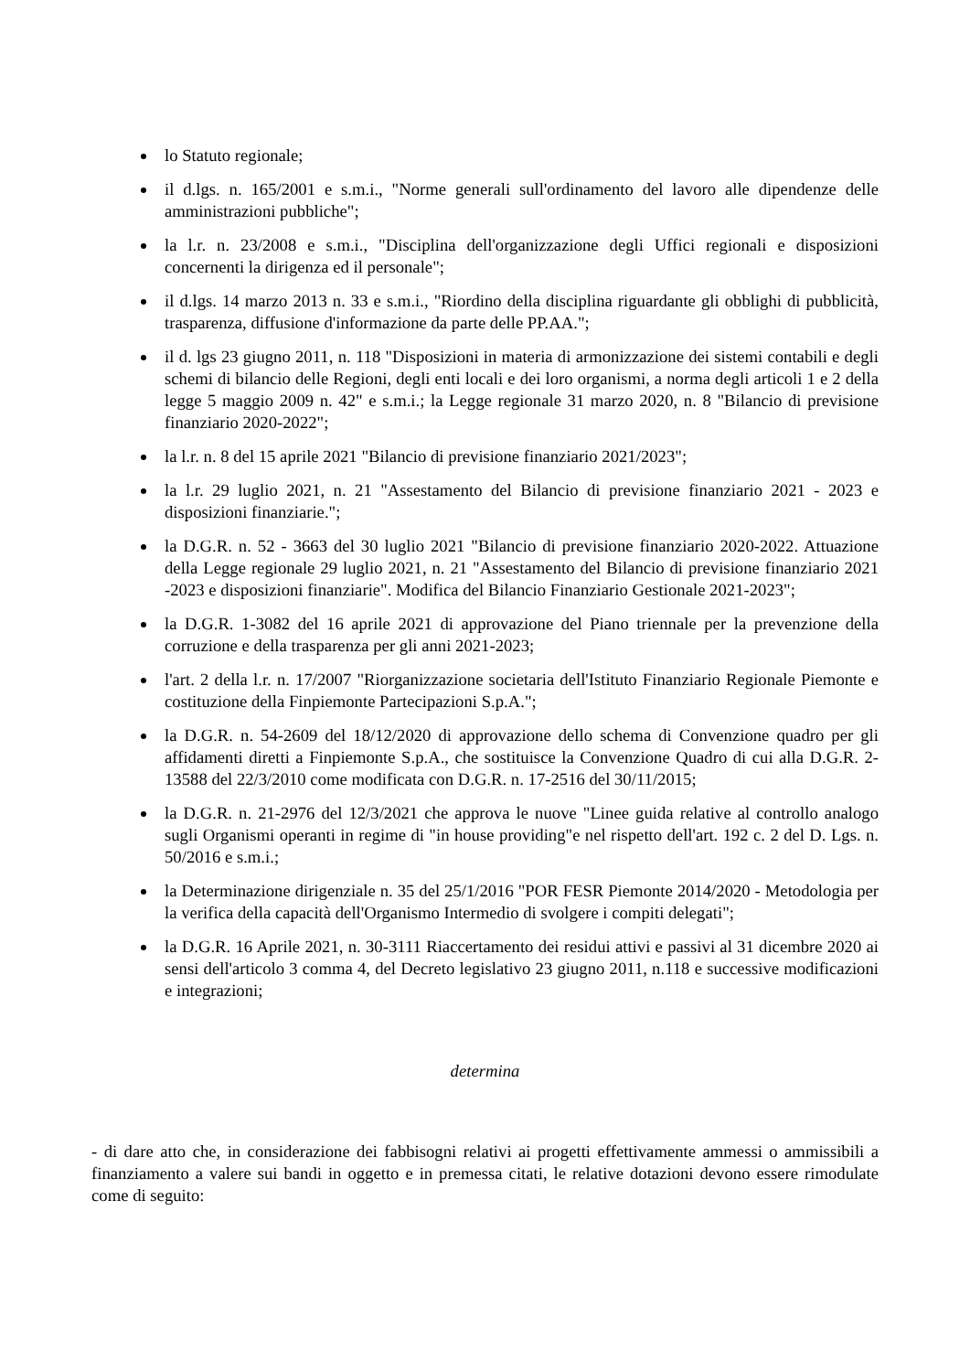lo Statuto regionale;
il d.lgs. n. 165/2001 e s.m.i., "Norme generali sull'ordinamento del lavoro alle dipendenze delle amministrazioni pubbliche";
la l.r. n. 23/2008 e s.m.i., "Disciplina dell'organizzazione degli Uffici regionali e disposizioni concernenti la dirigenza ed il personale";
il d.lgs. 14 marzo 2013 n. 33 e s.m.i., "Riordino della disciplina riguardante gli obblighi di pubblicità, trasparenza, diffusione d'informazione da parte delle PP.AA.";
il d. lgs 23 giugno 2011, n. 118 "Disposizioni in materia di armonizzazione dei sistemi contabili e degli schemi di bilancio delle Regioni, degli enti locali e dei loro organismi, a norma degli articoli 1 e 2 della legge 5 maggio 2009 n. 42" e s.m.i.; la Legge regionale 31 marzo 2020, n. 8 "Bilancio di previsione finanziario 2020-2022";
la l.r. n. 8 del 15 aprile 2021 "Bilancio di previsione finanziario 2021/2023";
la l.r. 29 luglio 2021, n. 21 "Assestamento del Bilancio di previsione finanziario 2021 - 2023 e disposizioni finanziarie.";
la D.G.R. n. 52 - 3663 del 30 luglio 2021 "Bilancio di previsione finanziario 2020-2022. Attuazione della Legge regionale 29 luglio 2021, n. 21 "Assestamento del Bilancio di previsione finanziario 2021 -2023 e disposizioni finanziarie". Modifica del Bilancio Finanziario Gestionale 2021-2023";
la D.G.R. 1-3082 del 16 aprile 2021 di approvazione del Piano triennale per la prevenzione della corruzione e della trasparenza per gli anni 2021-2023;
l'art. 2 della l.r. n. 17/2007 "Riorganizzazione societaria dell'Istituto Finanziario Regionale Piemonte e costituzione della Finpiemonte Partecipazioni S.p.A.";
la D.G.R. n. 54-2609 del 18/12/2020 di approvazione dello schema di Convenzione quadro per gli affidamenti diretti a Finpiemonte S.p.A., che sostituisce la Convenzione Quadro di cui alla D.G.R. 2-13588 del 22/3/2010 come modificata con D.G.R. n. 17-2516 del 30/11/2015;
la D.G.R. n. 21-2976 del 12/3/2021 che approva le nuove "Linee guida relative al controllo analogo sugli Organismi operanti in regime di "in house providing"e nel rispetto dell'art. 192 c. 2 del D. Lgs. n. 50/2016 e s.m.i.;
la Determinazione dirigenziale n. 35 del 25/1/2016 "POR FESR Piemonte 2014/2020 - Metodologia per la verifica della capacità dell'Organismo Intermedio di svolgere i compiti delegati";
la D.G.R. 16 Aprile 2021, n. 30-3111 Riaccertamento dei residui attivi e passivi al 31 dicembre 2020 ai sensi dell'articolo 3 comma 4, del Decreto legislativo 23 giugno 2011, n.118 e successive modificazioni e integrazioni;
determina
- di dare atto che, in considerazione dei fabbisogni relativi ai progetti effettivamente ammessi o ammissibili a finanziamento a valere sui bandi in oggetto e in premessa citati, le relative dotazioni devono essere rimodulate come di seguito: